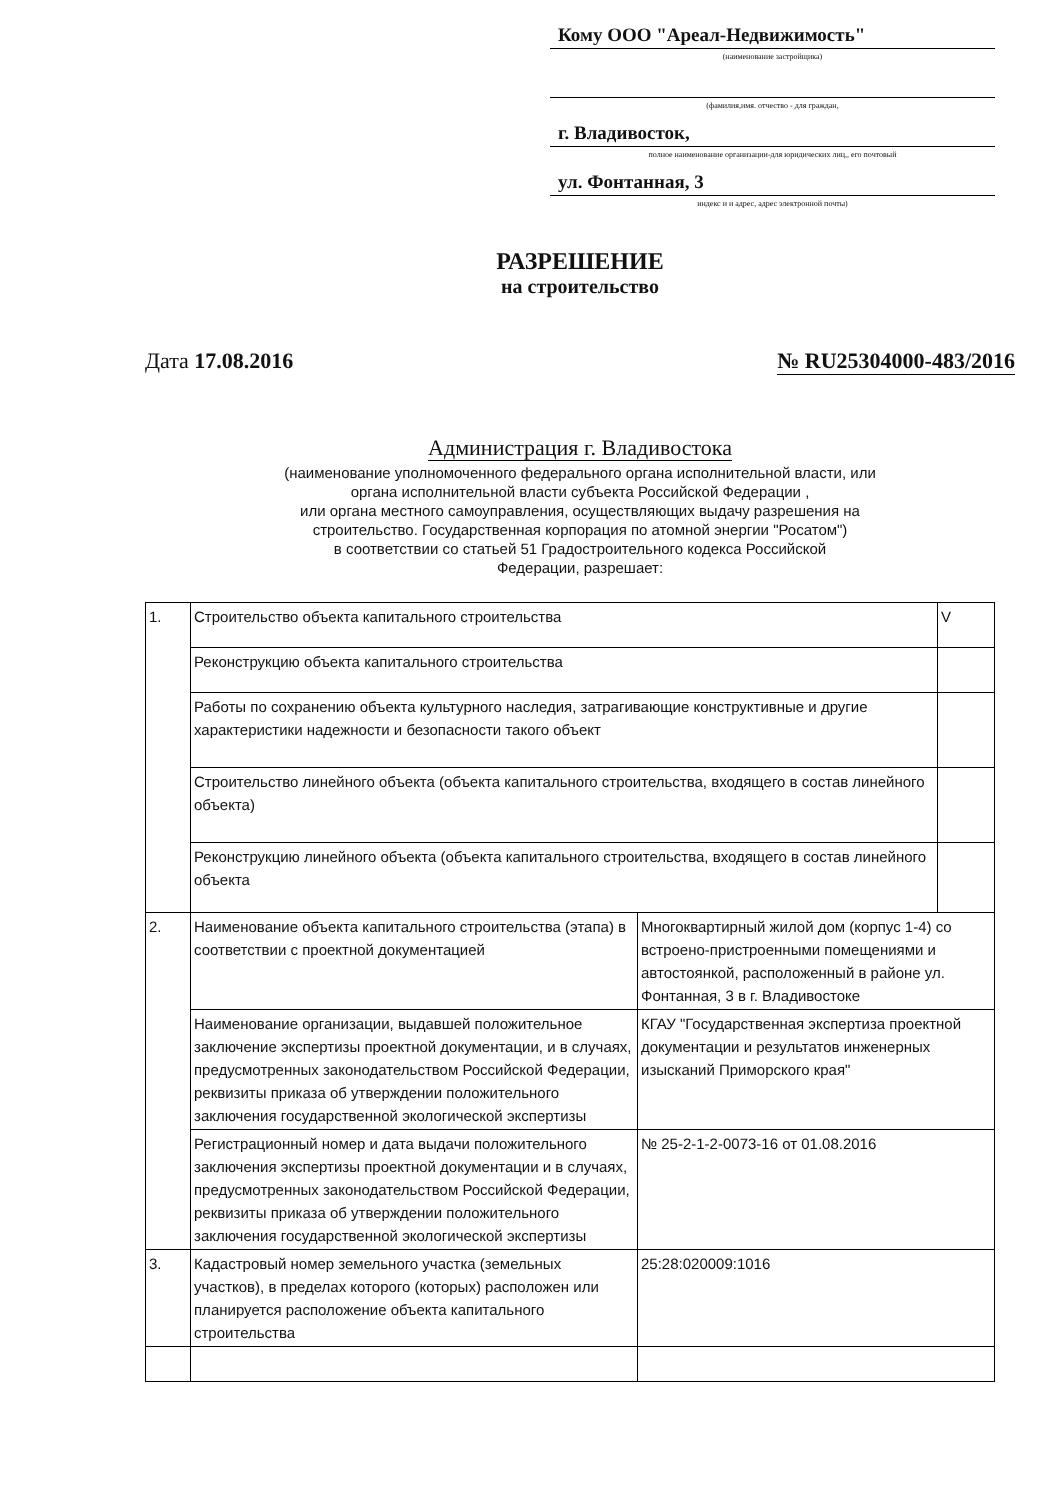Кому ООО "Ареал-Недвижимость"
(наименование застройщика)
(фамилия,имя. отчество - для граждан,
г. Владивосток,
полное наименование организации-для юридических лиц,, его почтовый
ул. Фонтанная, 3
индекс и и адрес, адрес электронной почты)
РАЗРЕШЕНИЕ
на строительство
Дата 17.08.2016 № RU25304000-483/2016
Администрация г. Владивостока
(наименование уполномоченного федерального органа исполнительной власти, или
органа исполнительной власти субъекта Российской Федерации ,
или органа местного самоуправления, осуществляющих выдачу разрешения на
строительство. Государственная корпорация по атомной энергии "Росатом")
в соответствии со статьей 51 Градостроительного кодекса Российской
Федерации, разрешает:
| 1. | Строительство объекта капитального строительства | | V |
| | Реконструкцию объекта капитального строительства | | |
| | Работы по сохранению объекта культурного наследия, затрагивающие конструктивные и другие характеристики надежности и безопасности такого объект | | |
| | Строительство линейного объекта (объекта капитального строительства, входящего в состав линейного объекта) | | |
| | Реконструкцию линейного объекта (объекта капитального строительства, входящего в состав линейного объекта | | |
| 2. | Наименование объекта капитального строительства (этапа) в соответствии с проектной документацией | Многоквартирный жилой дом (корпус 1-4) со встроено-пристроенными помещениями и автостоянкой, расположенный в районе ул. Фонтанная, 3 в г. Владивостоке | |
| | Наименование организации, выдавшей положительное заключение экспертизы проектной документации, и в случаях, предусмотренных законодательством Российской Федерации, реквизиты приказа об утверждении положительного заключения государственной экологической экспертизы | КГАУ "Государственная экспертиза проектной документации и результатов инженерных изысканий Приморского края" | |
| | Регистрационный номер и дата выдачи положительного заключения экспертизы проектной документации и в случаях, предусмотренных законодательством Российской Федерации, реквизиты приказа об утверждении положительного заключения государственной экологической экспертизы | № 25-2-1-2-0073-16 от 01.08.2016 | |
| 3. | Кадастровый номер земельного участка (земельных участков), в пределах которого (которых) расположен или планируется расположение объекта капитального строительства | 25:28:020009:1016 | |